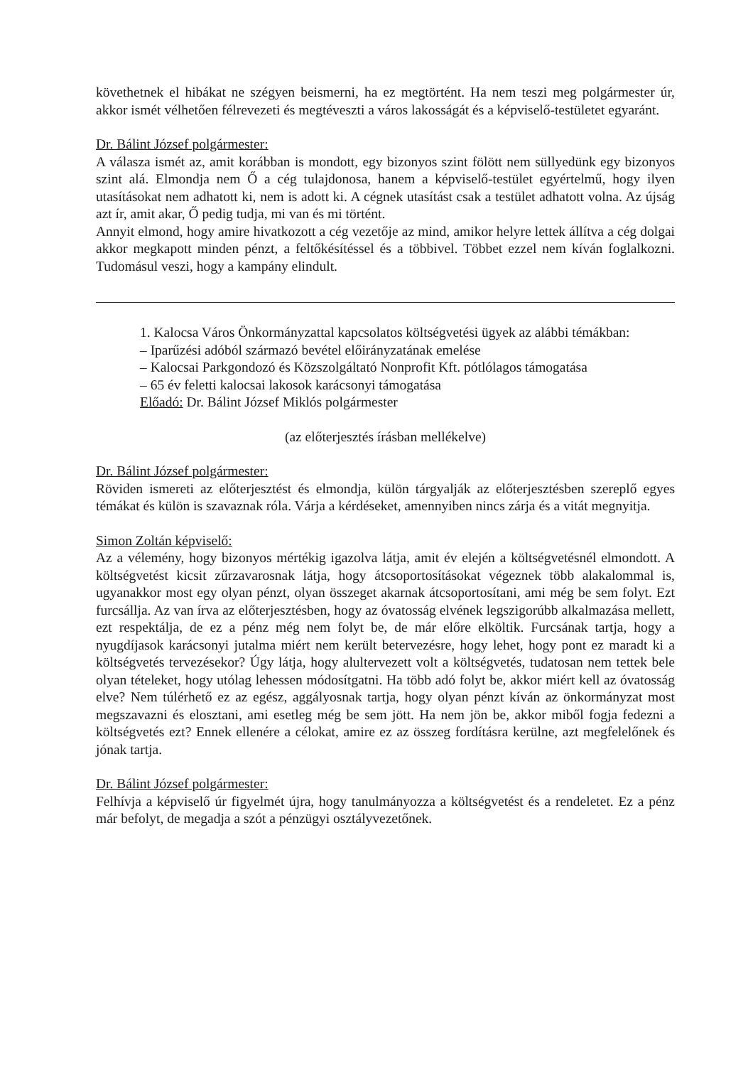követhetnek el hibákat ne szégyen beismerni, ha ez megtörtént. Ha nem teszi meg polgármester úr, akkor ismét vélhetően félrevezeti és megtéveszti a város lakosságát és a képviselő-testületet egyaránt.
Dr. Bálint József polgármester:
A válasza ismét az, amit korábban is mondott, egy bizonyos szint fölött nem süllyedünk egy bizonyos szint alá. Elmondja nem Ő a cég tulajdonosa, hanem a képviselő-testület egyértelmű, hogy ilyen utasításokat nem adhatott ki, nem is adott ki. A cégnek utasítást csak a testület adhatott volna. Az újság azt ír, amit akar, Ő pedig tudja, mi van és mi történt.
Annyit elmond, hogy amire hivatkozott a cég vezetője az mind, amikor helyre lettek állítva a cég dolgai akkor megkapott minden pénzt, a feltőkésítéssel és a többivel. Többet ezzel nem kíván foglalkozni. Tudomásul veszi, hogy a kampány elindult.
1. Kalocsa Város Önkormányzattal kapcsolatos költségvetési ügyek az alábbi témákban:
– Iparűzési adóból származó bevétel előirányzatának emelése
– Kalocsai Parkgondozó és Közszolgáltató Nonprofit Kft. pótlólagos támogatása
– 65 év feletti kalocsai lakosok karácsonyi támogatása
Előadó: Dr. Bálint József Miklós polgármester
(az előterjesztés írásban mellékelve)
Dr. Bálint József polgármester:
Röviden ismereti az előterjesztést és elmondja, külön tárgyalják az előterjesztésben szereplő egyes témákat és külön is szavaznak róla. Várja a kérdéseket, amennyiben nincs zárja és a vitát megnyitja.
Simon Zoltán képviselő:
Az a vélemény, hogy bizonyos mértékig igazolva látja, amit év elején a költségvetésnél elmondott. A költségvetést kicsit zűrzavarosnak látja, hogy átcsoportosításokat végeznek több alakalommal is, ugyanakkor most egy olyan pénzt, olyan összeget akarnak átcsoportosítani, ami még be sem folyt. Ezt furcsállja. Az van írva az előterjesztésben, hogy az óvatosság elvének legszigorúbb alkalmazása mellett, ezt respektálja, de ez a pénz még nem folyt be, de már előre elköltik. Furcsának tartja, hogy a nyugdíjasok karácsonyi jutalma miért nem került betervezésre, hogy lehet, hogy pont ez maradt ki a költségvetés tervezésekor? Úgy látja, hogy alultervezett volt a költségvetés, tudatosan nem tettek bele olyan tételeket, hogy utólag lehessen módosítgatni. Ha több adó folyt be, akkor miért kell az óvatosság elve? Nem túlérhető ez az egész, aggályosnak tartja, hogy olyan pénzt kíván az önkormányzat most megszavazni és elosztani, ami esetleg még be sem jött. Ha nem jön be, akkor miből fogja fedezni a költségvetés ezt? Ennek ellenére a célokat, amire ez az összeg fordításra kerülne, azt megfelelőnek és jónak tartja.
Dr. Bálint József polgármester:
Felhívja a képviselő úr figyelmét újra, hogy tanulmányozza a költségvetést és a rendeletet. Ez a pénz már befolyt, de megadja a szót a pénzügyi osztályvezetőnek.